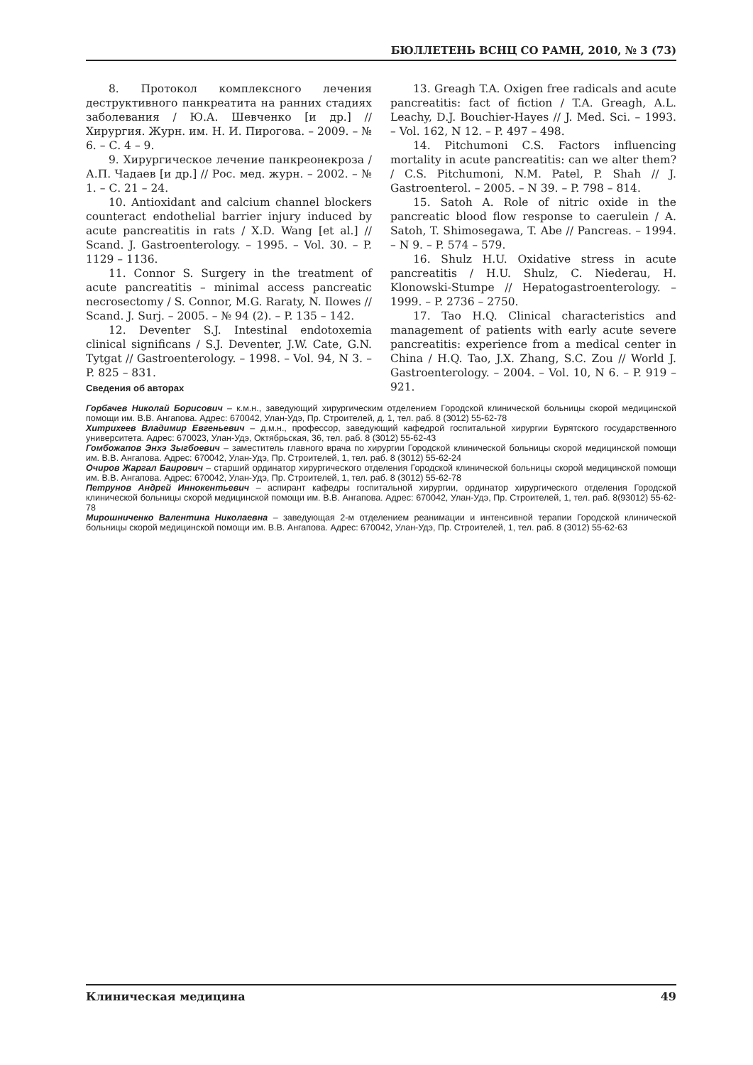БЮЛЛЕТЕНЬ ВСНЦ СО РАМН, 2010, № 3 (73)
8. Протокол комплексного лечения деструктивного панкреатита на ранних стадиях заболевания / Ю.А. Шевченко [и др.] // Хирургия. Журн. им. Н. И. Пирогова. – 2009. – № 6. – С. 4 – 9.
9. Хирургическое лечение панкреонекроза / А.П. Чадаев [и др.] // Рос. мед. журн. – 2002. – № 1. – С. 21 – 24.
10. Antioxidant and calcium channel blockers counteract endothelial barrier injury induced by acute pancreatitis in rats / X.D. Wang [et al.] // Scand. J. Gastroenterology. – 1995. – Vol. 30. – P. 1129 – 1136.
11. Connor S. Surgery in the treatment of acute pancreatitis – minimal access pancreatic necrosectomy / S. Connor, M.G. Raraty, N. Ilowes // Scand. J. Surj. – 2005. – № 94 (2). – P. 135 – 142.
12. Deventer S.J. Intestinal endotoxemia clinical significans / S.J. Deventer, J.W. Cate, G.N. Tytgat // Gastroenterology. – 1998. – Vol. 94, N 3. – P. 825 – 831.
13. Greagh T.A. Oxigen free radicals and acute pancreatitis: fact of fiction / T.A. Greagh, A.L. Leachy, D.J. Bouchier-Hayes // J. Med. Sci. – 1993. – Vol. 162, N 12. – P. 497 – 498.
14. Pitchumoni C.S. Factors influencing mortality in acute pancreatitis: can we alter them? / C.S. Pitchumoni, N.M. Patel, P. Shah // J. Gastroenterol. – 2005. – N 39. – P. 798 – 814.
15. Satoh A. Role of nitric oxide in the pancreatic blood flow response to caerulein / A. Satoh, T. Shimosegawa, T. Abe // Pancreas. – 1994. – N 9. – P. 574 – 579.
16. Shulz H.U. Oxidative stress in acute pancreatitis / H.U. Shulz, C. Niederau, H. Klonowski-Stumpe // Hepatogastroenterology. – 1999. – P. 2736 – 2750.
17. Tao H.Q. Clinical characteristics and management of patients with early acute severe pancreatitis: experience from a medical center in China / H.Q. Tao, J.X. Zhang, S.C. Zou // World J. Gastroenterology. – 2004. – Vol. 10, N 6. – P. 919 – 921.
Сведения об авторах
Горбачев Николай Борисович – к.м.н., заведующий хирургическим отделением Городской клинической больницы скорой медицинской помощи им. В.В. Ангапова. Адрес: 670042, Улан-Удэ, Пр. Строителей, д. 1, тел. раб. 8 (3012) 55-62-78
Хитрихеев Владимир Евгеньевич – д.м.н., профессор, заведующий кафедрой госпитальной хирургии Бурятского государственного университета. Адрес: 670023, Улан-Удэ, Октябрьская, 36, тел. раб. 8 (3012) 55-62-43
Гомбожапов Энхэ Зыгбоевич – заместитель главного врача по хирургии Городской клинической больницы скорой медицинской помощи им. В.В. Ангапова. Адрес: 670042, Улан-Удэ, Пр. Строителей, 1, тел. раб. 8 (3012) 55-62-24
Очиров Жаргал Баирович – старший ординатор хирургического отделения Городской клинической больницы скорой медицинской помощи им. В.В. Ангапова. Адрес: 670042, Улан-Удэ, Пр. Строителей, 1, тел. раб. 8 (3012) 55-62-78
Петрунов Андрей Иннокентьевич – аспирант кафедры госпитальной хирургии, ординатор хирургического отделения Городской клинической больницы скорой медицинской помощи им. В.В. Ангапова. Адрес: 670042, Улан-Удэ, Пр. Строителей, 1, тел. раб. 8(93012) 55-62-78
Мирошниченко Валентина Николаевна – заведующая 2-м отделением реанимации и интенсивной терапии Городской клинической больницы скорой медицинской помощи им. В.В. Ангапова. Адрес: 670042, Улан-Удэ, Пр. Строителей, 1, тел. раб. 8 (3012) 55-62-63
Клиническая медицина 49